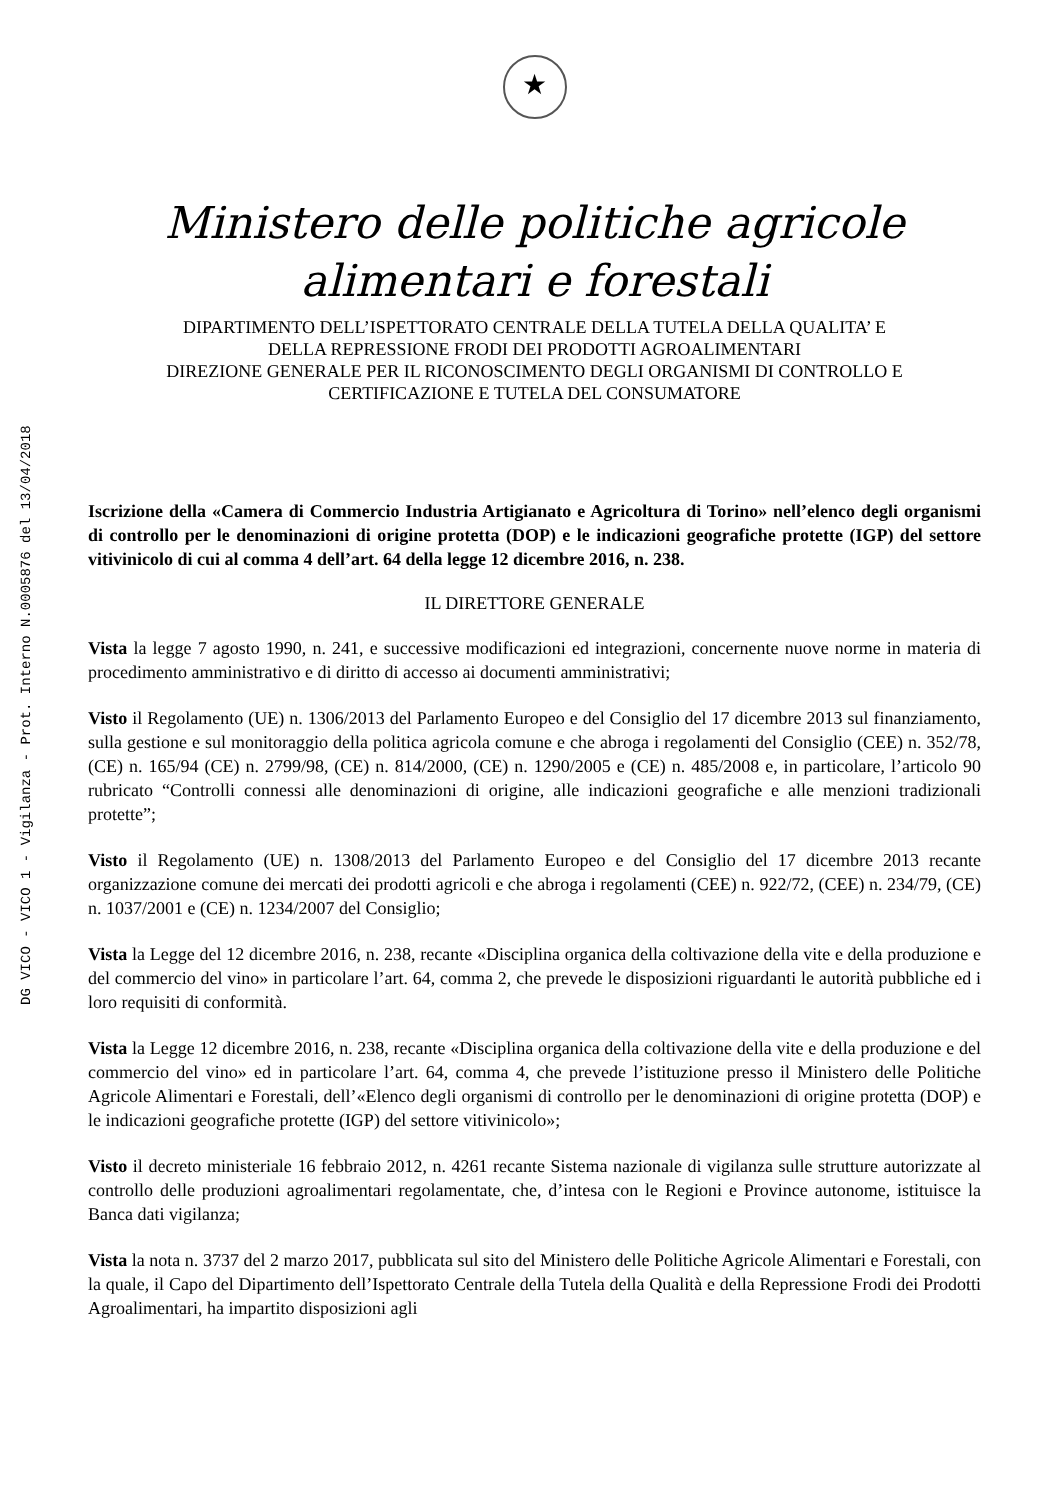DG VICO - VICO 1 - Vigilanza - Prot. Interno N.0005876 del 13/04/2018
★
Ministero delle politiche agricole
alimentari e forestali
DIPARTIMENTO DELL’ISPETTORATO CENTRALE DELLA TUTELA DELLA QUALITA’ E
DELLA REPRESSIONE FRODI DEI PRODOTTI AGROALIMENTARI
DIREZIONE GENERALE PER IL RICONOSCIMENTO DEGLI ORGANISMI DI CONTROLLO E
CERTIFICAZIONE E TUTELA DEL CONSUMATORE
Iscrizione della «Camera di Commercio Industria Artigianato e Agricoltura di Torino» nell’elenco degli organismi di controllo per le denominazioni di origine protetta (DOP) e le indicazioni geografiche protette (IGP) del settore vitivinicolo di cui al comma 4 dell’art. 64 della legge 12 dicembre 2016, n. 238.
IL DIRETTORE GENERALE
Vista la legge 7 agosto 1990, n. 241, e successive modificazioni ed integrazioni, concernente nuove norme in materia di procedimento amministrativo e di diritto di accesso ai documenti amministrativi;
Visto il Regolamento (UE) n. 1306/2013 del Parlamento Europeo e del Consiglio del 17 dicembre 2013 sul finanziamento, sulla gestione e sul monitoraggio della politica agricola comune e che abroga i regolamenti del Consiglio (CEE) n. 352/78, (CE) n. 165/94 (CE) n. 2799/98, (CE) n. 814/2000, (CE) n. 1290/2005 e (CE) n. 485/2008 e, in particolare, l’articolo 90 rubricato “Controlli connessi alle denominazioni di origine, alle indicazioni geografiche e alle menzioni tradizionali protette”;
Visto il Regolamento (UE) n. 1308/2013 del Parlamento Europeo e del Consiglio del 17 dicembre 2013 recante organizzazione comune dei mercati dei prodotti agricoli e che abroga i regolamenti (CEE) n. 922/72, (CEE) n. 234/79, (CE) n. 1037/2001 e (CE) n. 1234/2007 del Consiglio;
Vista la Legge del 12 dicembre 2016, n. 238, recante «Disciplina organica della coltivazione della vite e della produzione e del commercio del vino» in particolare l’art. 64, comma 2, che prevede le disposizioni riguardanti le autorità pubbliche ed i loro requisiti di conformità.
Vista la Legge 12 dicembre 2016, n. 238, recante «Disciplina organica della coltivazione della vite e della produzione e del commercio del vino» ed in particolare l’art. 64, comma 4, che prevede l’istituzione presso il Ministero delle Politiche Agricole Alimentari e Forestali, dell’«Elenco degli organismi di controllo per le denominazioni di origine protetta (DOP) e le indicazioni geografiche protette (IGP) del settore vitivinicolo»;
Visto il decreto ministeriale 16 febbraio 2012, n. 4261 recante Sistema nazionale di vigilanza sulle strutture autorizzate al controllo delle produzioni agroalimentari regolamentate, che, d’intesa con le Regioni e Province autonome, istituisce la Banca dati vigilanza;
Vista la nota n. 3737 del 2 marzo 2017, pubblicata sul sito del Ministero delle Politiche Agricole Alimentari e Forestali, con la quale, il Capo del Dipartimento dell’Ispettorato Centrale della Tutela della Qualità e della Repressione Frodi dei Prodotti Agroalimentari, ha impartito disposizioni agli